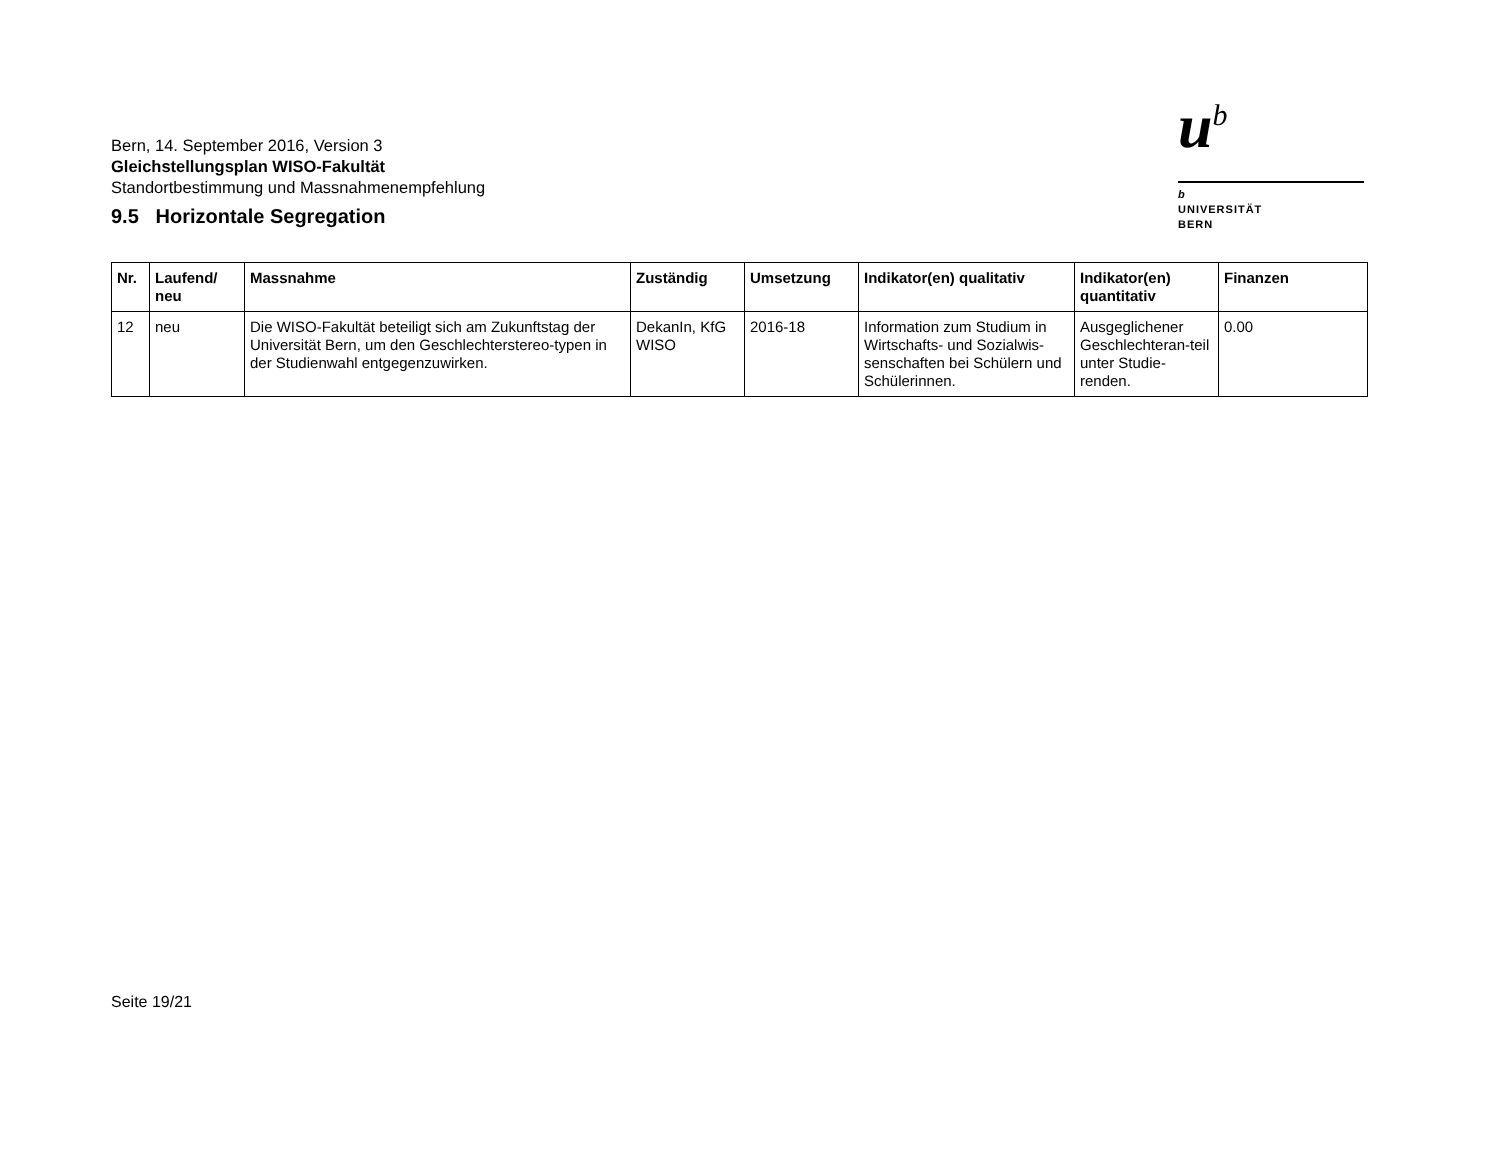Bern, 14. September 2016, Version 3
Gleichstellungsplan WISO-Fakultät
Standortbestimmung und Massnahmenempfehlung
u<sup>b</sup>
b
UNIVERSITÄT
BERN
9.5 Horizontale Segregation
| Nr. | Laufend/ neu | Massnahme | Zuständig | Umsetzung | Indikator(en) qualitativ | Indikator(en) quantitativ | Finanzen |
| --- | --- | --- | --- | --- | --- | --- | --- |
| 12 | neu | Die WISO-Fakultät beteiligt sich am Zukunftstag der Universität Bern, um den Geschlechterstereo-typen in der Studienwahl entgegenzuwirken. | DekanIn, KfG WISO | 2016-18 | Information zum Studium in Wirtschafts- und Sozialwis-senschaften bei Schülern und Schülerinnen. | Ausgeglichener Geschlechteran-teil unter Studie-renden. | 0.00 |
Seite 19/21